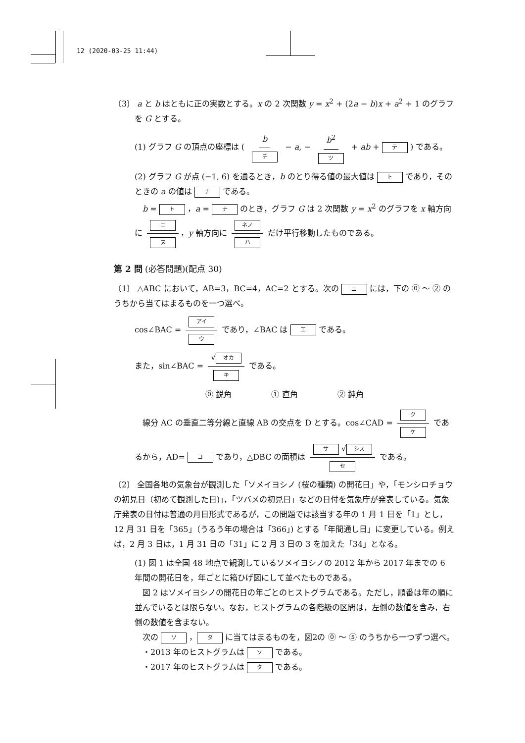12 (2020-03-25 11:44)
〔3〕 a と b はともに正の実数とする。x の 2 次関数 y = x<sup>2</sup> + (2a − b)x + a<sup>2</sup> + 1 のグラフ
を G とする。
(1) グラフ G の頂点の座標は ( b チ − a, − b<sup>2</sup> ツ + ab + テ ) である。
(2) グラフ G が点 (−1, 6) を通るとき，b のとり得る値の最大値は ト であり，そのときの a の値は ナ である。
　b = ト ，a = ナ のとき，グラフ G は 2 次関数 y = x<sup>2</sup> のグラフを x 軸方向に ニ ヌ ，y 軸方向に ネノ ハ だけ平行移動したものである。
第 2 問 (必答問題)(配点 30)
〔1〕 △ABC において，AB=3，BC=4，AC=2 とする。次の エ には，下の ⓪ ～ ② のうちから当てはまるものを一つ選べ。
cos∠BAC = アイ ウ であり，∠BAC は エ である。
また，sin∠BAC = √ オカ キ である。
⓪ 鋭角　　　　　① 直角　　　　　② 鈍角
　線分 AC の垂直二等分線と直線 AB の交点を D とする。cos∠CAD = ク ケ であるから，AD= コ であり，△DBC の面積は サ √ シス セ である。
〔2〕 全国各地の気象台が観測した「ソメイヨシノ (桜の種類) の開花日」や，「モンシロチョウの初見日（初めて観測した日)」，「ツバメの初見日」などの日付を気象庁が発表している。気象庁発表の日付は普通の月日形式であるが，この問題では該当する年の 1 月 1 日を「1」とし，12 月 31 日を「365」（うるう年の場合は「366」) とする「年間通し日」に変更している。例えば，2 月 3 日は，1 月 31 日の「31」に 2 月 3 日の 3 を加えた「34」となる。
(1) 図 1 は全国 48 地点で観測しているソメイヨシノの 2012 年から 2017 年までの 6 年間の開花日を，年ごとに箱ひげ図にして並べたものである。
　図 2 はソメイヨシノの開花日の年ごとのヒストグラムである。ただし，順番は年の順に並んでいるとは限らない。なお，ヒストグラムの各階級の区間は，左側の数値を含み，右側の数値を含まない。
　次の ソ ， タ に当てはまるものを，図2の ⓪ ～ ⑤ のうちから一つずつ選べ。
　・2013 年のヒストグラムは ソ である。
　・2017 年のヒストグラムは タ である。